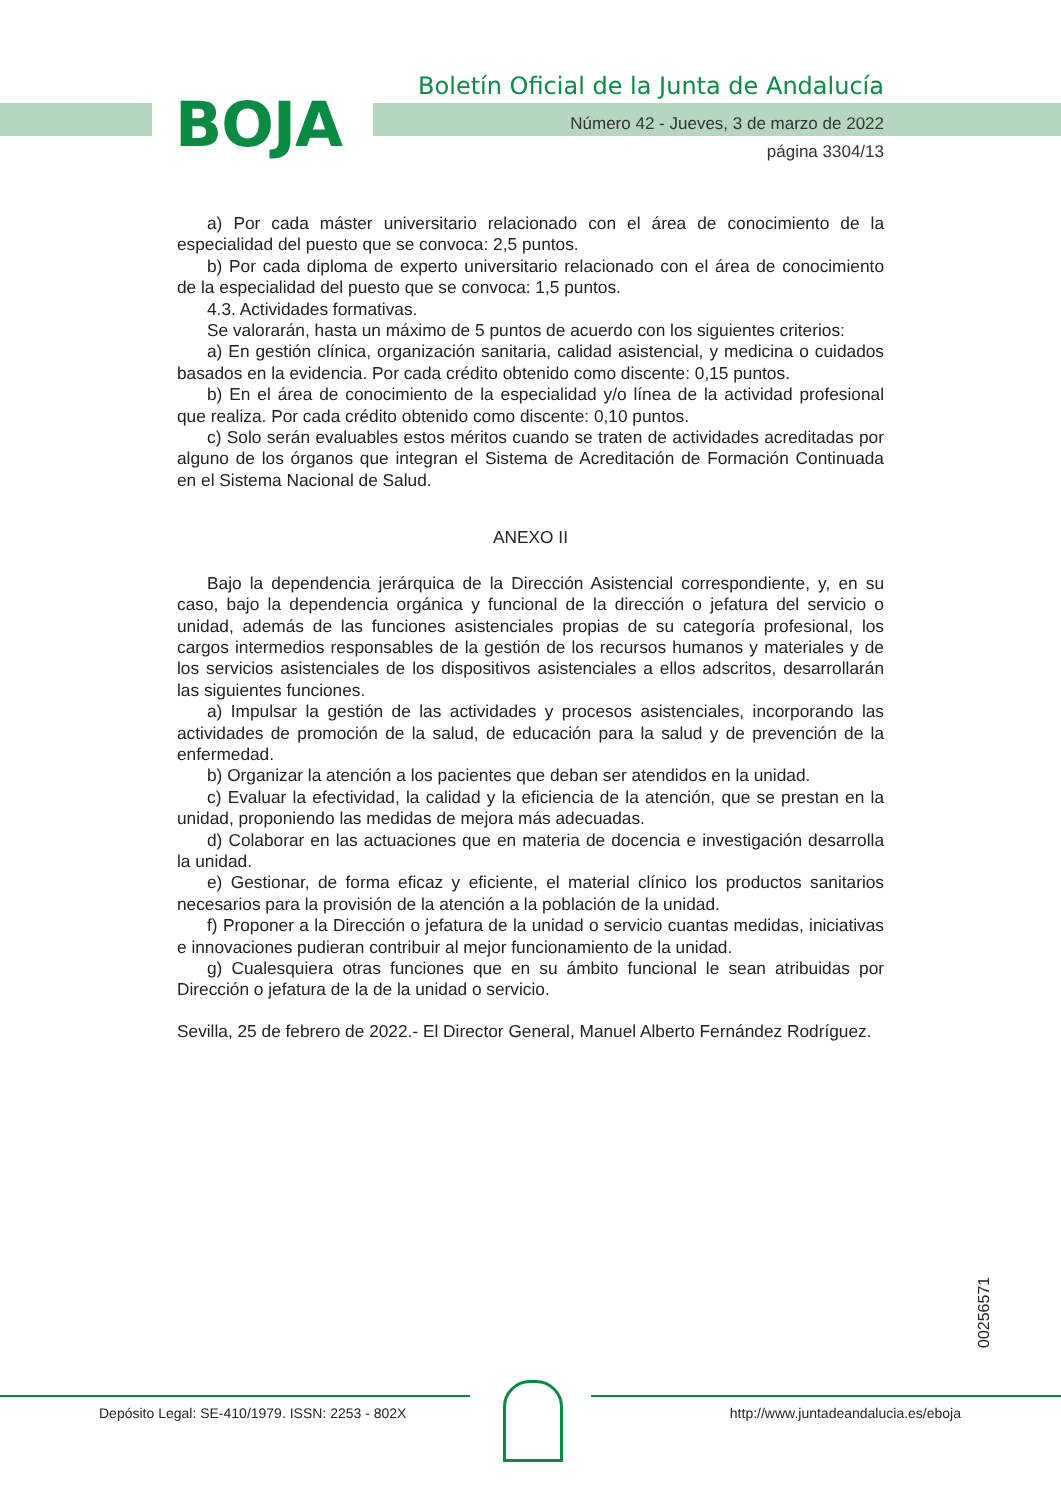BOJA
Boletín Oficial de la Junta de Andalucía
Número 42 - Jueves, 3 de marzo de 2022
página 3304/13
a) Por cada máster universitario relacionado con el área de conocimiento de la especialidad del puesto que se convoca: 2,5 puntos.
b) Por cada diploma de experto universitario relacionado con el área de conocimiento de la especialidad del puesto que se convoca: 1,5 puntos.
4.3. Actividades formativas.
Se valorarán, hasta un máximo de 5 puntos de acuerdo con los siguientes criterios:
a) En gestión clínica, organización sanitaria, calidad asistencial, y medicina o cuidados basados en la evidencia. Por cada crédito obtenido como discente: 0,15 puntos.
b) En el área de conocimiento de la especialidad y/o línea de la actividad profesional que realiza. Por cada crédito obtenido como discente: 0,10 puntos.
c) Solo serán evaluables estos méritos cuando se traten de actividades acreditadas por alguno de los órganos que integran el Sistema de Acreditación de Formación Continuada en el Sistema Nacional de Salud.
ANEXO II
Bajo la dependencia jerárquica de la Dirección Asistencial correspondiente, y, en su caso, bajo la dependencia orgánica y funcional de la dirección o jefatura del servicio o unidad, además de las funciones asistenciales propias de su categoría profesional, los cargos intermedios responsables de la gestión de los recursos humanos y materiales y de los servicios asistenciales de los dispositivos asistenciales a ellos adscritos, desarrollarán las siguientes funciones.
a) Impulsar la gestión de las actividades y procesos asistenciales, incorporando las actividades de promoción de la salud, de educación para la salud y de prevención de la enfermedad.
b) Organizar la atención a los pacientes que deban ser atendidos en la unidad.
c) Evaluar la efectividad, la calidad y la eficiencia de la atención, que se prestan en la unidad, proponiendo las medidas de mejora más adecuadas.
d) Colaborar en las actuaciones que en materia de docencia e investigación desarrolla la unidad.
e) Gestionar, de forma eficaz y eficiente, el material clínico los productos sanitarios necesarios para la provisión de la atención a la población de la unidad.
f) Proponer a la Dirección o jefatura de la unidad o servicio cuantas medidas, iniciativas e innovaciones pudieran contribuir al mejor funcionamiento de la unidad.
g) Cualesquiera otras funciones que en su ámbito funcional le sean atribuidas por Dirección o jefatura de la de la unidad o servicio.
Sevilla, 25 de febrero de 2022.- El Director General, Manuel Alberto Fernández Rodríguez.
00256571
Depósito Legal: SE-410/1979. ISSN: 2253 - 802X
http://www.juntadeandalucia.es/eboja